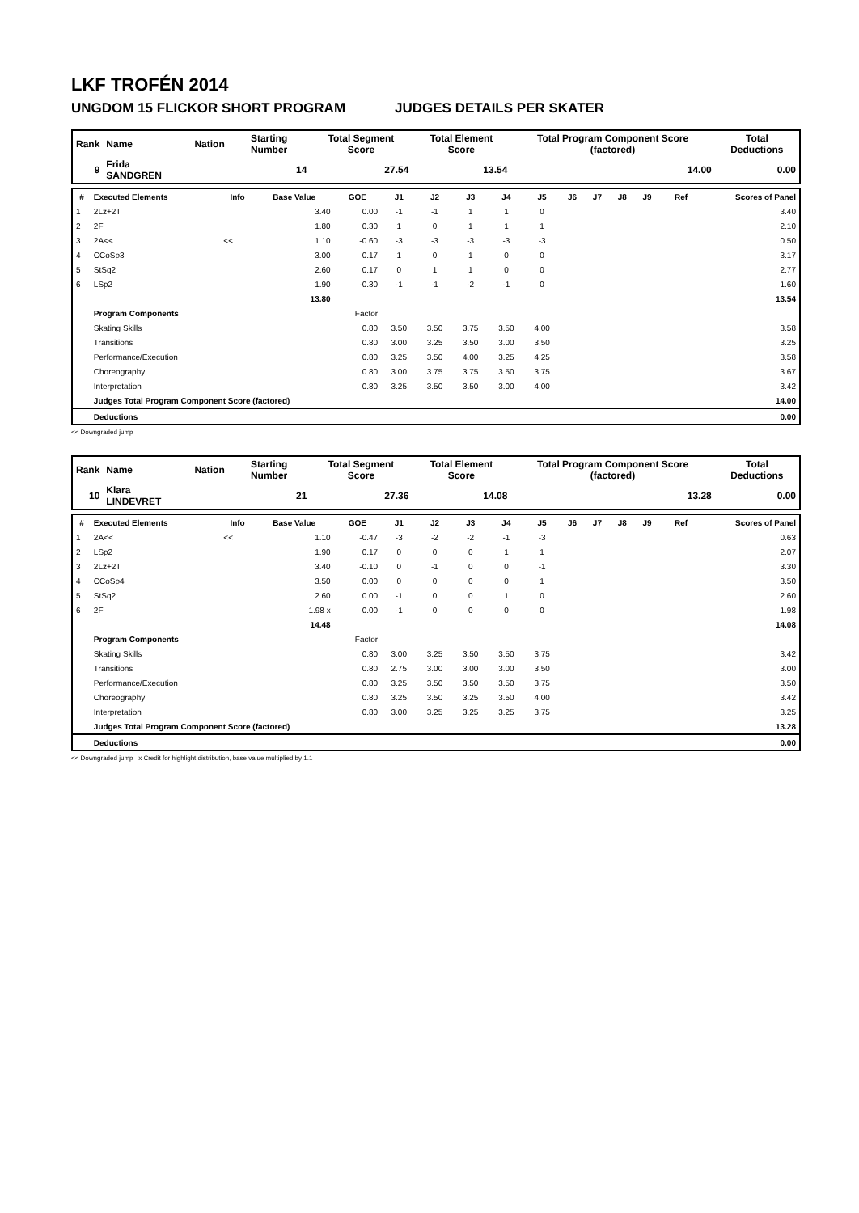LKF TROFÉN 2014
UNGDOM 15 FLICKOR SHORT PROGRAM JUDGES DETAILS PER SKATER
| Rank | Name | Nation | Starting Number | Total Segment Score | Total Element Score | Total Program Component Score (factored) | Total Deductions |
| --- | --- | --- | --- | --- | --- | --- | --- |
| 9 | Frida SANDGREN | | 14 | 27.54 | 13.54 | 14.00 | 0.00 |
| # | Executed Elements | Info | Base Value | GOE | J1 | J2 | J3 | J4 | J5 | J6 | J7 | J8 | J9 | Ref | Scores of Panel |
| --- | --- | --- | --- | --- | --- | --- | --- | --- | --- | --- | --- | --- | --- | --- | --- |
| 1 | 2Lz+2T | | 3.40 | 0.00 | -1 | -1 | 1 | 1 | 0 | | | | | | 3.40 |
| 2 | 2F | | 1.80 | 0.30 | 1 | 0 | 1 | 1 | 1 | | | | | | 2.10 |
| 3 | 2A<< | << | 1.10 | -0.60 | -3 | -3 | -3 | -3 | -3 | | | | | | 0.50 |
| 4 | CCoSp3 | | 3.00 | 0.17 | 1 | 0 | 1 | 0 | 0 | | | | | | 3.17 |
| 5 | StSq2 | | 2.60 | 0.17 | 0 | 1 | 1 | 0 | 0 | | | | | | 2.77 |
| 6 | LSp2 | | 1.90 | -0.30 | -1 | -1 | -2 | -1 | 0 | | | | | | 1.60 |
| | | | 13.80 | | | | | | | | | | | | 13.54 |
| | Program Components | | | Factor | | | | | | | | | | | |
| | Skating Skills | | | 0.80 | 3.50 | 3.50 | 3.75 | 3.50 | 4.00 | | | | | | 3.58 |
| | Transitions | | | 0.80 | 3.00 | 3.25 | 3.50 | 3.00 | 3.50 | | | | | | 3.25 |
| | Performance/Execution | | | 0.80 | 3.25 | 3.50 | 4.00 | 3.25 | 4.25 | | | | | | 3.58 |
| | Choreography | | | 0.80 | 3.00 | 3.75 | 3.75 | 3.50 | 3.75 | | | | | | 3.67 |
| | Interpretation | | | 0.80 | 3.25 | 3.50 | 3.50 | 3.00 | 4.00 | | | | | | 3.42 |
| | Judges Total Program Component Score (factored) | | | | | | | | | | | | | | 14.00 |
| | Deductions | | | | | | | | | | | | | | 0.00 |
<< Downgraded jump
| Rank | Name | Nation | Starting Number | Total Segment Score | Total Element Score | Total Program Component Score (factored) | Total Deductions |
| --- | --- | --- | --- | --- | --- | --- | --- |
| 10 | Klara LINDEVRET | | 21 | 27.36 | 14.08 | 13.28 | 0.00 |
| # | Executed Elements | Info | Base Value | GOE | J1 | J2 | J3 | J4 | J5 | J6 | J7 | J8 | J9 | Ref | Scores of Panel |
| --- | --- | --- | --- | --- | --- | --- | --- | --- | --- | --- | --- | --- | --- | --- | --- |
| 1 | 2A<< | << | 1.10 | -0.47 | -3 | -2 | -2 | -1 | -3 | | | | | | 0.63 |
| 2 | LSp2 | | 1.90 | 0.17 | 0 | 0 | 0 | 1 | 1 | | | | | | 2.07 |
| 3 | 2Lz+2T | | 3.40 | -0.10 | 0 | -1 | 0 | 0 | -1 | | | | | | 3.30 |
| 4 | CCoSp4 | | 3.50 | 0.00 | 0 | 0 | 0 | 0 | 1 | | | | | | 3.50 |
| 5 | StSq2 | | 2.60 | 0.00 | -1 | 0 | 0 | 1 | 0 | | | | | | 2.60 |
| 6 | 2F | | 1.98 x | 0.00 | -1 | 0 | 0 | 0 | 0 | | | | | | 1.98 |
| | | | 14.48 | | | | | | | | | | | | 14.08 |
| | Program Components | | | Factor | | | | | | | | | | | |
| | Skating Skills | | | 0.80 | 3.00 | 3.25 | 3.50 | 3.50 | 3.75 | | | | | | 3.42 |
| | Transitions | | | 0.80 | 2.75 | 3.00 | 3.00 | 3.00 | 3.50 | | | | | | 3.00 |
| | Performance/Execution | | | 0.80 | 3.25 | 3.50 | 3.50 | 3.50 | 3.75 | | | | | | 3.50 |
| | Choreography | | | 0.80 | 3.25 | 3.50 | 3.25 | 3.50 | 4.00 | | | | | | 3.42 |
| | Interpretation | | | 0.80 | 3.00 | 3.25 | 3.25 | 3.25 | 3.75 | | | | | | 3.25 |
| | Judges Total Program Component Score (factored) | | | | | | | | | | | | | | 13.28 |
| | Deductions | | | | | | | | | | | | | | 0.00 |
<< Downgraded jump x Credit for highlight distribution, base value multiplied by 1.1